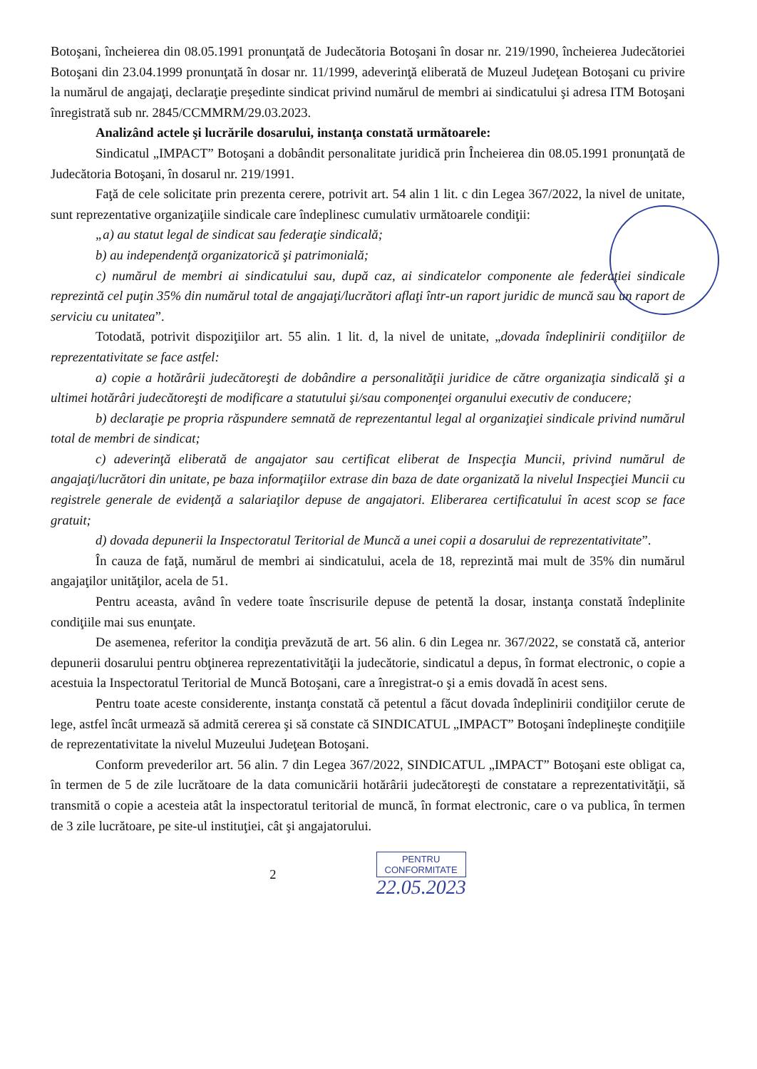Botoşani, încheierea din 08.05.1991 pronunţată de Judecătoria Botoşani în dosar nr. 219/1990, încheierea Judecătoriei Botoşani din 23.04.1999 pronunţată în dosar nr. 11/1999, adeverinţă eliberată de Muzeul Judeţean Botoşani cu privire la numărul de angajaţi, declaraţie preşedinte sindicat privind numărul de membri ai sindicatului şi adresa ITM Botoşani înregistrată sub nr. 2845/CCMMRM/29.03.2023.
Analizând actele şi lucrările dosarului, instanţa constată următoarele:
Sindicatul „IMPACT” Botoşani a dobândit personalitate juridică prin Încheierea din 08.05.1991 pronunţată de Judecătoria Botoşani, în dosarul nr. 219/1991.
Faţă de cele solicitate prin prezenta cerere, potrivit art. 54 alin 1 lit. c din Legea 367/2022, la nivel de unitate, sunt reprezentative organizaţiile sindicale care îndeplinesc cumulativ următoarele condiţii:
„a) au statut legal de sindicat sau federaţie sindicală;
b) au independenţă organizatorică şi patrimonială;
c) numărul de membri ai sindicatului sau, după caz, ai sindicatelor componente ale federaţiei sindicale reprezintă cel puţin 35% din numărul total de angajaţi/lucrători aflaţi într-un raport juridic de muncă sau un raport de serviciu cu unitatea”.
Totodată, potrivit dispoziţiilor art. 55 alin. 1 lit. d, la nivel de unitate, „dovada îndeplinirii condiţiilor de reprezentativitate se face astfel:
a) copie a hotărârii judecătoreşti de dobândire a personalităţii juridice de către organizaţia sindicală şi a ultimei hotărâri judecătoreşti de modificare a statutului şi/sau componenţei organului executiv de conducere;
b) declaraţie pe propria răspundere semnată de reprezentantul legal al organizaţiei sindicale privind numărul total de membri de sindicat;
c) adeverinţă eliberată de angajator sau certificat eliberat de Inspecţia Muncii, privind numărul de angajaţi/lucrători din unitate, pe baza informaţiilor extrase din baza de date organizată la nivelul Inspecţiei Muncii cu registrele generale de evidenţă a salariaţilor depuse de angajatori. Eliberarea certificatului în acest scop se face gratuit;
d) dovada depunerii la Inspectoratul Teritorial de Muncă a unei copii a dosarului de reprezentativitate”.
În cauza de faţă, numărul de membri ai sindicatului, acela de 18, reprezintă mai mult de 35% din numărul angajaţilor unităţilor, acela de 51.
Pentru aceasta, având în vedere toate înscrisurile depuse de petentă la dosar, instanţa constată îndeplinite condiţiile mai sus enunţate.
De asemenea, referitor la condiţia prevăzută de art. 56 alin. 6 din Legea nr. 367/2022, se constată că, anterior depunerii dosarului pentru obţinerea reprezentativităţii la judecătorie, sindicatul a depus, în format electronic, o copie a acestuia la Inspectoratul Teritorial de Muncă Botoşani, care a înregistrat-o şi a emis dovadă în acest sens.
Pentru toate aceste considerente, instanţa constată că petentul a făcut dovada îndeplinirii condiţiilor cerute de lege, astfel încât urmează să admită cererea şi să constate că SINDICATUL „IMPACT” Botoşani îndeplineşte condiţiile de reprezentativitate la nivelul Muzeului Judeţean Botoşani.
Conform prevederilor art. 56 alin. 7 din Legea 367/2022, SINDICATUL „IMPACT” Botoşani este obligat ca, în termen de 5 de zile lucrătoare de la data comunicării hotărârii judecătoreşti de constatare a reprezentativităţii, să transmită o copie a acesteia atât la inspectoratul teritorial de muncă, în format electronic, care o va publica, în termen de 3 zile lucrătoare, pe site-ul instituţiei, cât şi angajatorului.
2
PENTRU
CONFORMITATE
22.05.2023